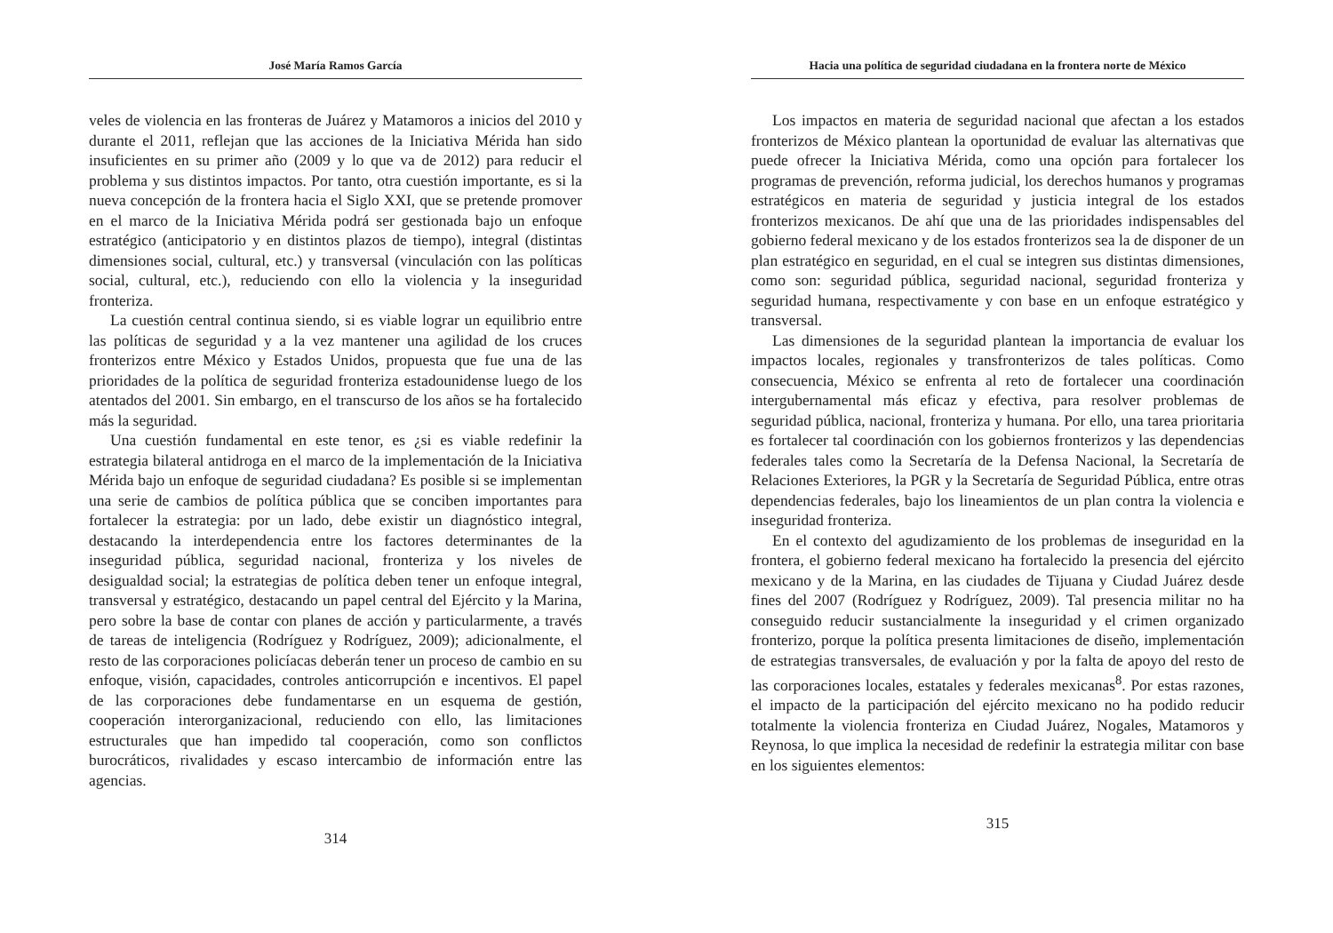José María Ramos García
veles de violencia en las fronteras de Juárez y Matamoros a inicios del 2010 y durante el 2011, reflejan que las acciones de la Iniciativa Mérida han sido insuficientes en su primer año (2009 y lo que va de 2012) para reducir el problema y sus distintos impactos. Por tanto, otra cuestión importante, es si la nueva concepción de la frontera hacia el Siglo XXI, que se pretende promover en el marco de la Iniciativa Mérida podrá ser gestionada bajo un enfoque estratégico (anticipatorio y en distintos plazos de tiempo), integral (distintas dimensiones social, cultural, etc.) y transversal (vinculación con las políticas social, cultural, etc.), reduciendo con ello la violencia y la inseguridad fronteriza.
La cuestión central continua siendo, si es viable lograr un equilibrio entre las políticas de seguridad y a la vez mantener una agilidad de los cruces fronterizos entre México y Estados Unidos, propuesta que fue una de las prioridades de la política de seguridad fronteriza estadounidense luego de los atentados del 2001. Sin embargo, en el transcurso de los años se ha fortalecido más la seguridad.
Una cuestión fundamental en este tenor, es ¿si es viable redefinir la estrategia bilateral antidroga en el marco de la implementación de la Iniciativa Mérida bajo un enfoque de seguridad ciudadana? Es posible si se implementan una serie de cambios de política pública que se conciben importantes para fortalecer la estrategia: por un lado, debe existir un diagnóstico integral, destacando la interdependencia entre los factores determinantes de la inseguridad pública, seguridad nacional, fronteriza y los niveles de desigualdad social; la estrategias de política deben tener un enfoque integral, transversal y estratégico, destacando un papel central del Ejército y la Marina, pero sobre la base de contar con planes de acción y particularmente, a través de tareas de inteligencia (Rodríguez y Rodríguez, 2009); adicionalmente, el resto de las corporaciones policíacas deberán tener un proceso de cambio en su enfoque, visión, capacidades, controles anticorrupción e incentivos. El papel de las corporaciones debe fundamentarse en un esquema de gestión, cooperación interorganizacional, reduciendo con ello, las limitaciones estructurales que han impedido tal cooperación, como son conflictos burocráticos, rivalidades y escaso intercambio de información entre las agencias.
314
Hacia una política de seguridad ciudadana en la frontera norte de México
Los impactos en materia de seguridad nacional que afectan a los estados fronterizos de México plantean la oportunidad de evaluar las alternativas que puede ofrecer la Iniciativa Mérida, como una opción para fortalecer los programas de prevención, reforma judicial, los derechos humanos y programas estratégicos en materia de seguridad y justicia integral de los estados fronterizos mexicanos. De ahí que una de las prioridades indispensables del gobierno federal mexicano y de los estados fronterizos sea la de disponer de un plan estratégico en seguridad, en el cual se integren sus distintas dimensiones, como son: seguridad pública, seguridad nacional, seguridad fronteriza y seguridad humana, respectivamente y con base en un enfoque estratégico y transversal.
Las dimensiones de la seguridad plantean la importancia de evaluar los impactos locales, regionales y transfronterizos de tales políticas. Como consecuencia, México se enfrenta al reto de fortalecer una coordinación intergubernamental más eficaz y efectiva, para resolver problemas de seguridad pública, nacional, fronteriza y humana. Por ello, una tarea prioritaria es fortalecer tal coordinación con los gobiernos fronterizos y las dependencias federales tales como la Secretaría de la Defensa Nacional, la Secretaría de Relaciones Exteriores, la PGR y la Secretaría de Seguridad Pública, entre otras dependencias federales, bajo los lineamientos de un plan contra la violencia e inseguridad fronteriza.
En el contexto del agudizamiento de los problemas de inseguridad en la frontera, el gobierno federal mexicano ha fortalecido la presencia del ejército mexicano y de la Marina, en las ciudades de Tijuana y Ciudad Juárez desde fines del 2007 (Rodríguez y Rodríguez, 2009). Tal presencia militar no ha conseguido reducir sustancialmente la inseguridad y el crimen organizado fronterizo, porque la política presenta limitaciones de diseño, implementación de estrategias transversales, de evaluación y por la falta de apoyo del resto de las corporaciones locales, estatales y federales mexicanas<sup>8</sup>. Por estas razones, el impacto de la participación del ejército mexicano no ha podido reducir totalmente la violencia fronteriza en Ciudad Juárez, Nogales, Matamoros y Reynosa, lo que implica la necesidad de redefinir la estrategia militar con base en los siguientes elementos:
315